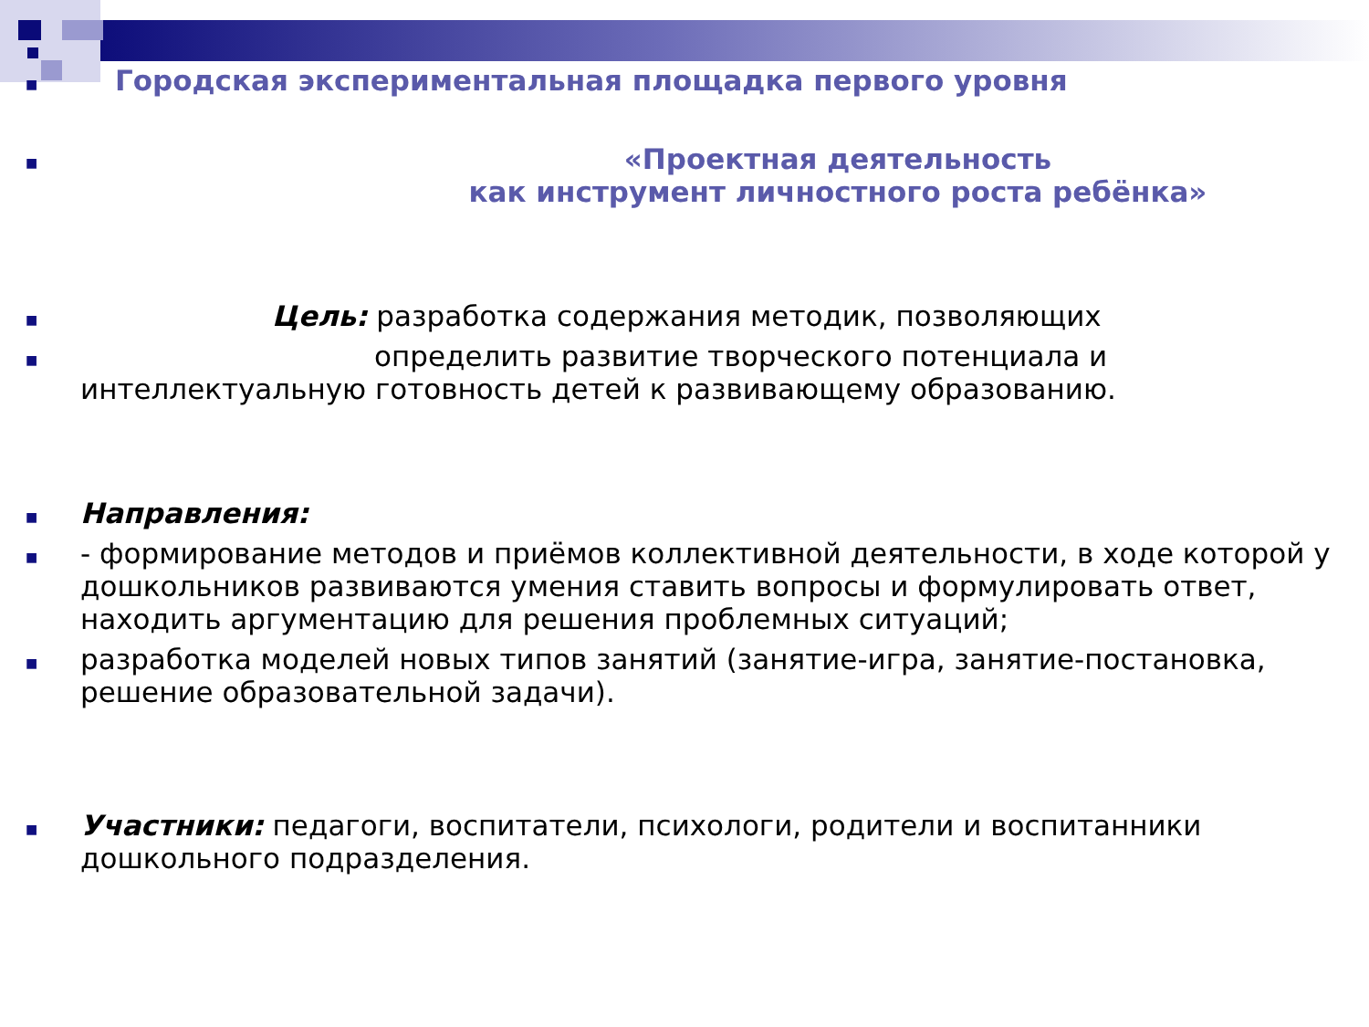■
Городская экспериментальная площадка первого уровня
■
«Проектная деятельность
как инструмент личностного роста ребёнка»
■
Цель: разработка содержания методик, позволяющих
■
определить развитие творческого потенциала и
интеллектуальную готовность детей к развивающему образованию.
■
Направления:
■
- формирование методов и приёмов коллективной деятельности, в ходе которой у дошкольников развиваются умения ставить вопросы и формулировать ответ, находить аргументацию для решения проблемных ситуаций;
■
разработка моделей новых типов занятий (занятие-игра, занятие-постановка, решение образовательной задачи).
■
Участники: педагоги, воспитатели, психологи, родители и воспитанники дошкольного подразделения.